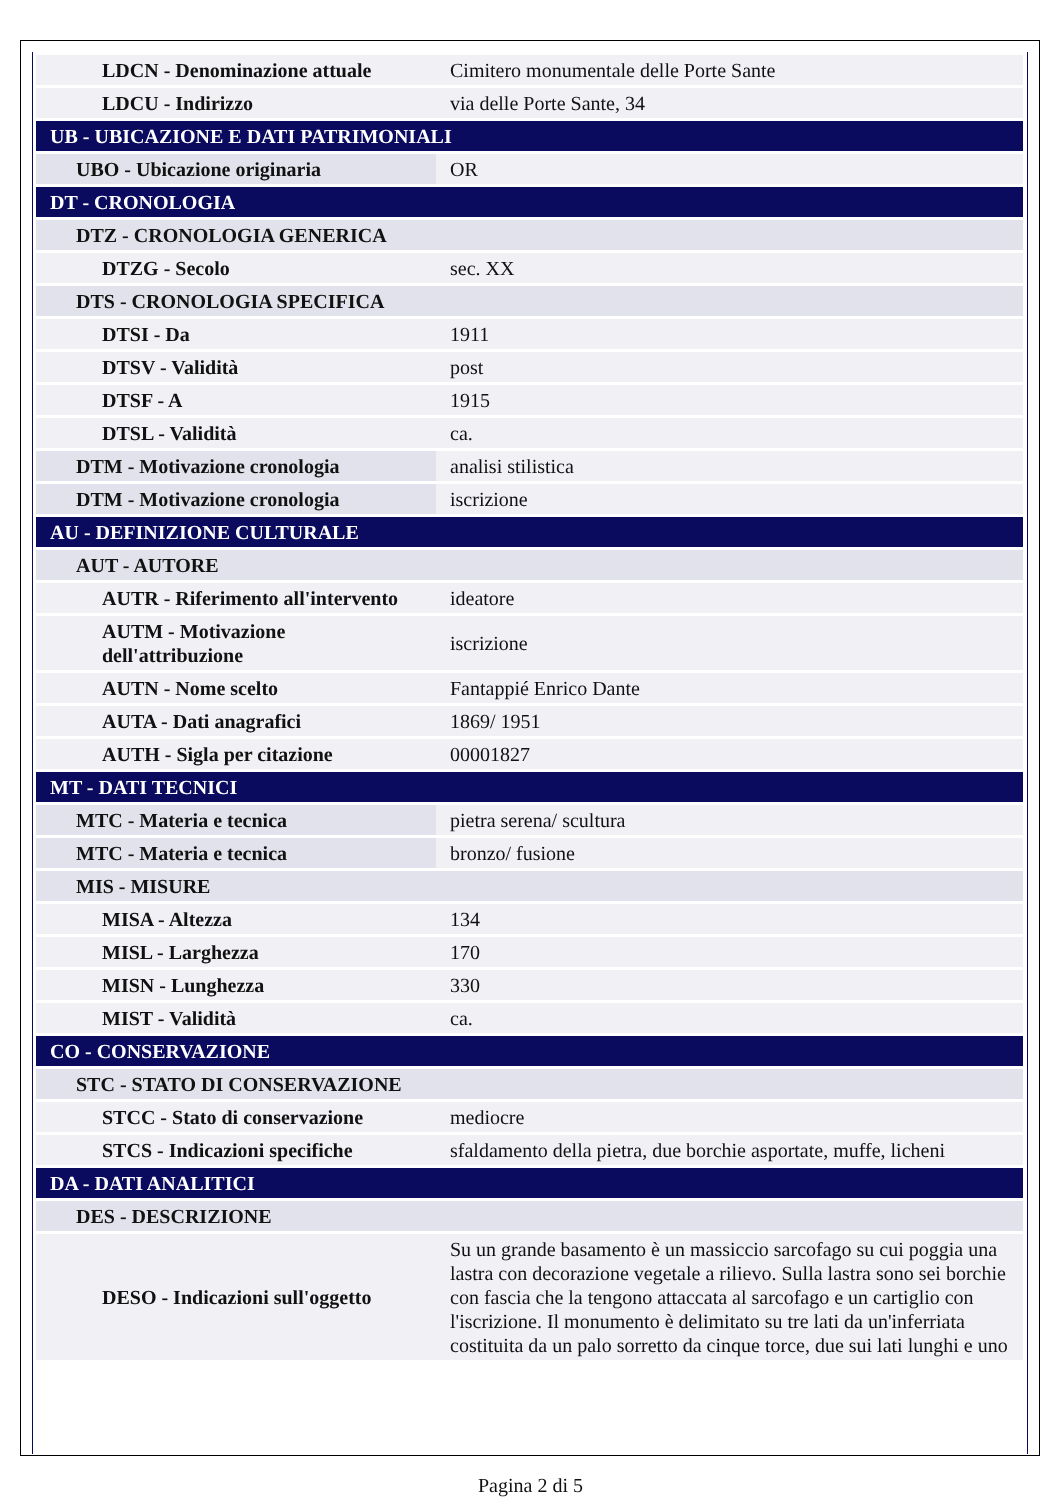| LDCN - Denominazione attuale | Cimitero monumentale delle Porte Sante |
| LDCU - Indirizzo | via delle Porte Sante, 34 |
| UB - UBICAZIONE E DATI PATRIMONIALI | |
| UBO - Ubicazione originaria | OR |
| DT - CRONOLOGIA | |
| DTZ - CRONOLOGIA GENERICA | |
| DTZG - Secolo | sec. XX |
| DTS - CRONOLOGIA SPECIFICA | |
| DTSI - Da | 1911 |
| DTSV - Validità | post |
| DTSF - A | 1915 |
| DTSL - Validità | ca. |
| DTM - Motivazione cronologia | analisi stilistica |
| DTM - Motivazione cronologia | iscrizione |
| AU - DEFINIZIONE CULTURALE | |
| AUT - AUTORE | |
| AUTR - Riferimento all'intervento | ideatore |
| AUTM - Motivazione dell'attribuzione | iscrizione |
| AUTN - Nome scelto | Fantappié Enrico Dante |
| AUTA - Dati anagrafici | 1869/ 1951 |
| AUTH - Sigla per citazione | 00001827 |
| MT - DATI TECNICI | |
| MTC - Materia e tecnica | pietra serena/ scultura |
| MTC - Materia e tecnica | bronzo/ fusione |
| MIS - MISURE | |
| MISA - Altezza | 134 |
| MISL - Larghezza | 170 |
| MISN - Lunghezza | 330 |
| MIST - Validità | ca. |
| CO - CONSERVAZIONE | |
| STC - STATO DI CONSERVAZIONE | |
| STCC - Stato di conservazione | mediocre |
| STCS - Indicazioni specifiche | sfaldamento della pietra, due borchie asportate, muffe, licheni |
| DA - DATI ANALITICI | |
| DES - DESCRIZIONE | |
| DESO - Indicazioni sull'oggetto | Su un grande basamento è un massiccio sarcofago su cui poggia una lastra con decorazione vegetale a rilievo. Sulla lastra sono sei borchie con fascia che la tengono attaccata al sarcofago e un cartiglio con l'iscrizione. Il monumento è delimitato su tre lati da un'inferriata costituita da un palo sorretto da cinque torce, due sui lati lunghi e uno |
Pagina 2 di 5